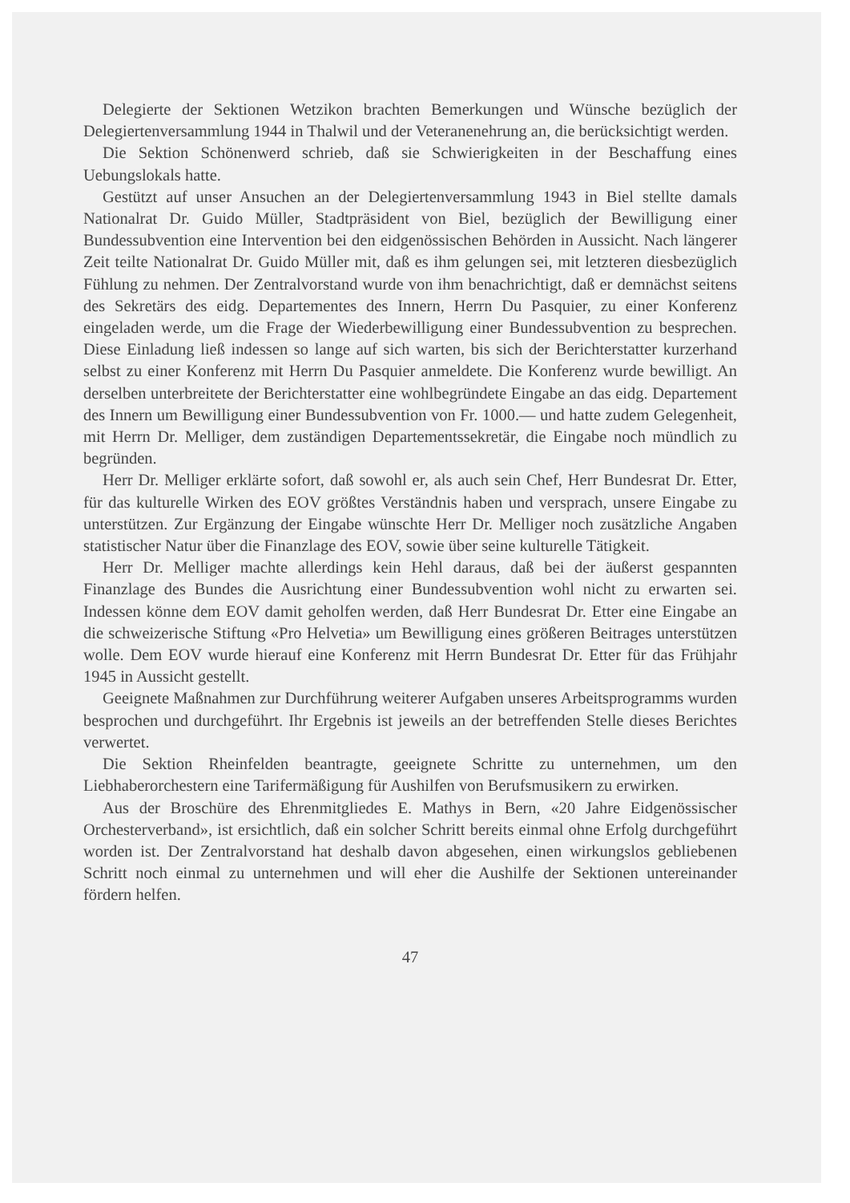Delegierte der Sektionen Wetzikon brachten Bemerkungen und Wünsche bezüglich der Delegiertenversammlung 1944 in Thalwil und der Veteranenehrung an, die berücksichtigt werden.
Die Sektion Schönenwerd schrieb, daß sie Schwierigkeiten in der Beschaffung eines Uebungslokals hatte.
Gestützt auf unser Ansuchen an der Delegiertenversammlung 1943 in Biel stellte damals Nationalrat Dr. Guido Müller, Stadtpräsident von Biel, bezüglich der Bewilligung einer Bundessubvention eine Intervention bei den eidgenössischen Behörden in Aussicht. Nach längerer Zeit teilte Nationalrat Dr. Guido Müller mit, daß es ihm gelungen sei, mit letzteren diesbezüglich Fühlung zu nehmen. Der Zentralvorstand wurde von ihm benachrichtigt, daß er demnächst seitens des Sekretärs des eidg. Departementes des Innern, Herrn Du Pasquier, zu einer Konferenz eingeladen werde, um die Frage der Wiederbewilligung einer Bundessubvention zu besprechen. Diese Einladung ließ indessen so lange auf sich warten, bis sich der Berichterstatter kurzerhand selbst zu einer Konferenz mit Herrn Du Pasquier anmeldete. Die Konferenz wurde bewilligt. An derselben unterbreitete der Berichterstatter eine wohlbegründete Eingabe an das eidg. Departement des Innern um Bewilligung einer Bundessubvention von Fr. 1000.— und hatte zudem Gelegenheit, mit Herrn Dr. Melliger, dem zuständigen Departementssekretär, die Eingabe noch mündlich zu begründen.
Herr Dr. Melliger erklärte sofort, daß sowohl er, als auch sein Chef, Herr Bundesrat Dr. Etter, für das kulturelle Wirken des EOV größtes Verständnis haben und versprach, unsere Eingabe zu unterstützen. Zur Ergänzung der Eingabe wünschte Herr Dr. Melliger noch zusätzliche Angaben statistischer Natur über die Finanzlage des EOV, sowie über seine kulturelle Tätigkeit.
Herr Dr. Melliger machte allerdings kein Hehl daraus, daß bei der äußerst gespannten Finanzlage des Bundes die Ausrichtung einer Bundessubvention wohl nicht zu erwarten sei. Indessen könne dem EOV damit geholfen werden, daß Herr Bundesrat Dr. Etter eine Eingabe an die schweizerische Stiftung «Pro Helvetia» um Bewilligung eines größeren Beitrages unterstützen wolle. Dem EOV wurde hierauf eine Konferenz mit Herrn Bundesrat Dr. Etter für das Frühjahr 1945 in Aussicht gestellt.
Geeignete Maßnahmen zur Durchführung weiterer Aufgaben unseres Arbeitsprogramms wurden besprochen und durchgeführt. Ihr Ergebnis ist jeweils an der betreffenden Stelle dieses Berichtes verwertet.
Die Sektion Rheinfelden beantragte, geeignete Schritte zu unternehmen, um den Liebhaberorchestern eine Tarifermäßigung für Aushilfen von Berufsmusikern zu erwirken.
Aus der Broschüre des Ehrenmitgliedes E. Mathys in Bern, «20 Jahre Eidgenössischer Orchesterverband», ist ersichtlich, daß ein solcher Schritt bereits einmal ohne Erfolg durchgeführt worden ist. Der Zentralvorstand hat deshalb davon abgesehen, einen wirkungslos gebliebenen Schritt noch einmal zu unternehmen und will eher die Aushilfe der Sektionen untereinander fördern helfen.
47